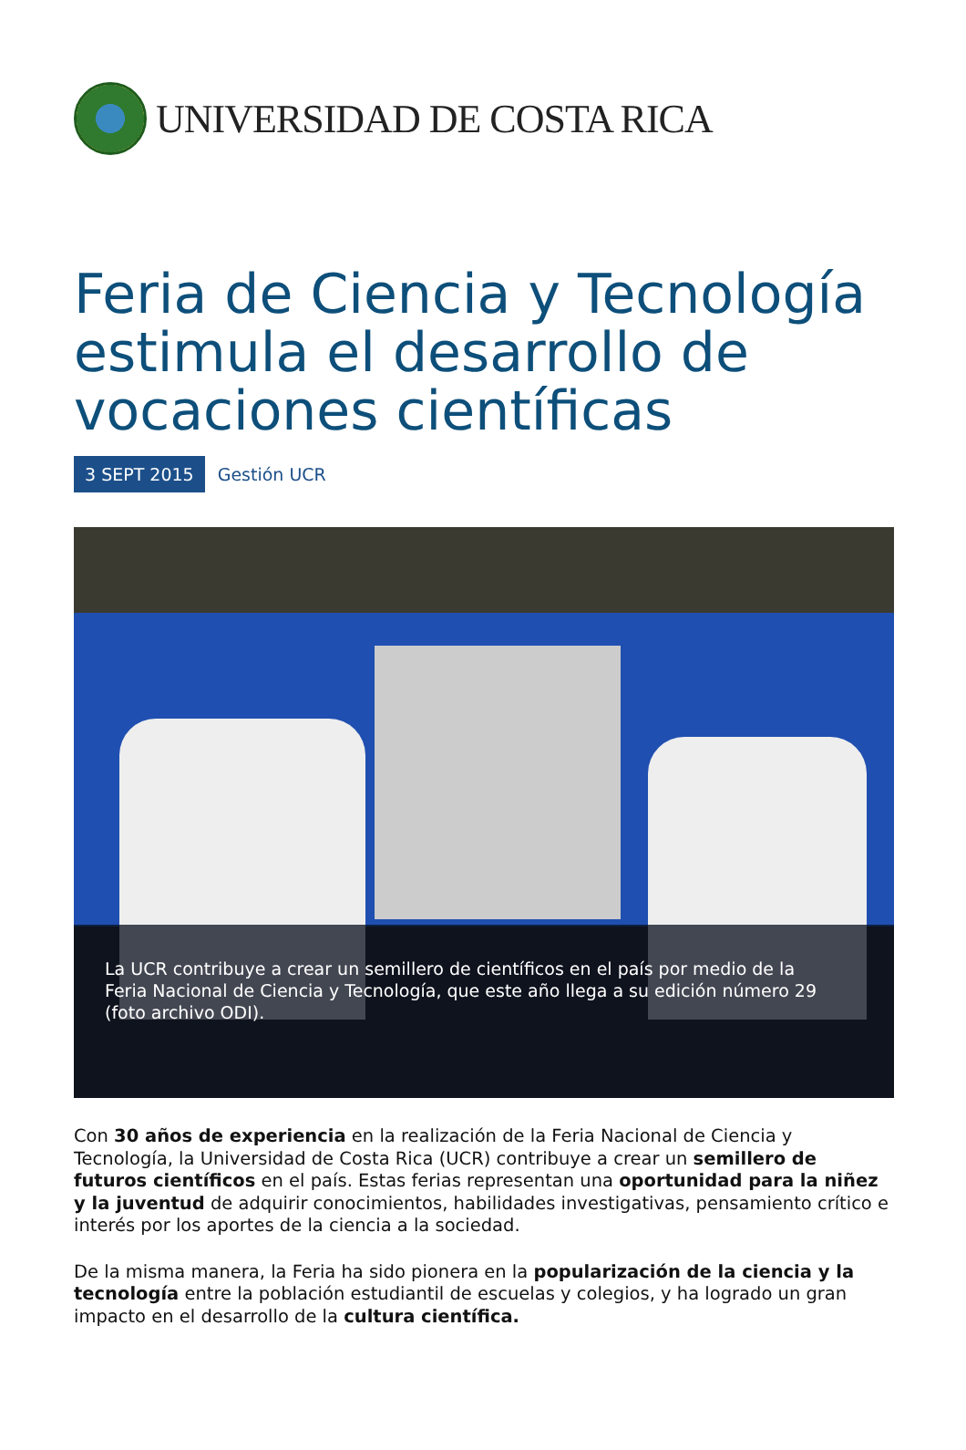UNIVERSIDAD DE COSTA RICA
Feria de Ciencia y Tecnología estimula el desarrollo de vocaciones científicas
3 SEPT 2015 Gestión UCR
La UCR contribuye a crear un semillero de científicos en el país por medio de la Feria Nacional de Ciencia y Tecnología, que este año llega a su edición número 29 (foto archivo ODI).
Con 30 años de experiencia en la realización de la Feria Nacional de Ciencia y Tecnología, la Universidad de Costa Rica (UCR) contribuye a crear un semillero de futuros científicos en el país. Estas ferias representan una oportunidad para la niñez y la juventud de adquirir conocimientos, habilidades investigativas, pensamiento crítico e interés por los aportes de la ciencia a la sociedad.
De la misma manera, la Feria ha sido pionera en la popularización de la ciencia y la tecnología entre la población estudiantil de escuelas y colegios, y ha logrado un gran impacto en el desarrollo de la cultura científica.